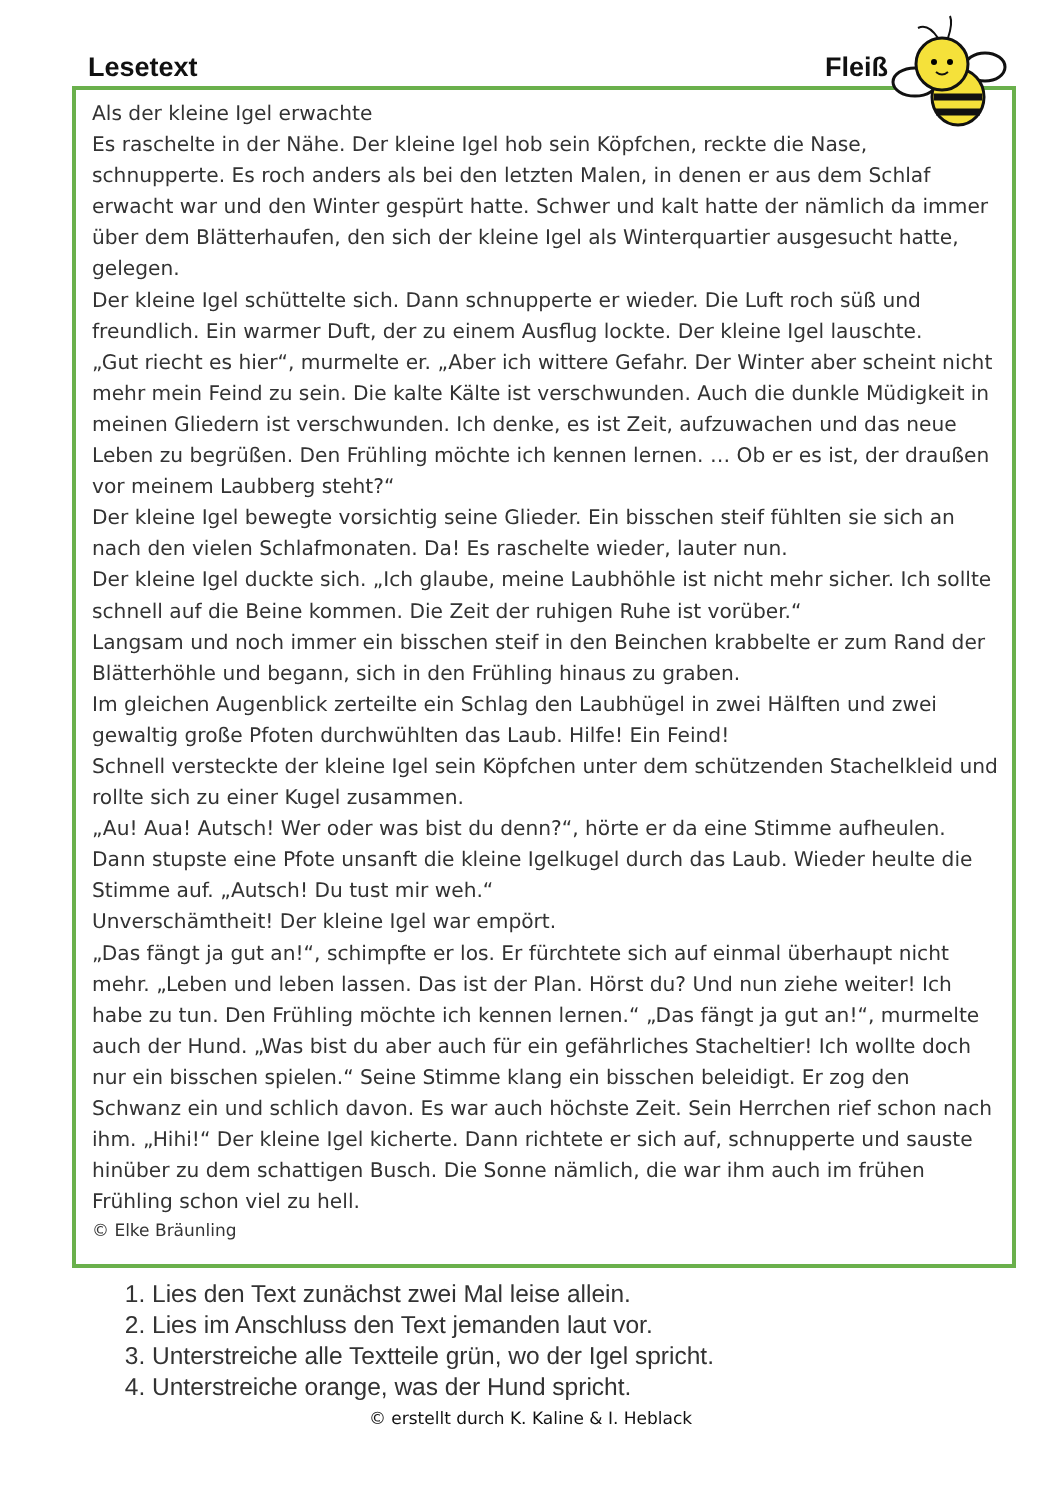Lesetext Fleiß
Als der kleine Igel erwachte
Es raschelte in der Nähe. Der kleine Igel hob sein Köpfchen, reckte die Nase, schnupperte. Es roch anders als bei den letzten Malen, in denen er aus dem Schlaf erwacht war und den Winter gespürt hatte. Schwer und kalt hatte der nämlich da immer über dem Blätterhaufen, den sich der kleine Igel als Winterquartier ausgesucht hatte, gelegen.
Der kleine Igel schüttelte sich. Dann schnupperte er wieder. Die Luft roch süß und freundlich. Ein warmer Duft, der zu einem Ausflug lockte. Der kleine Igel lauschte.
„Gut riecht es hier“, murmelte er. „Aber ich wittere Gefahr. Der Winter aber scheint nicht mehr mein Feind zu sein. Die kalte Kälte ist verschwunden. Auch die dunkle Müdigkeit in meinen Gliedern ist verschwunden. Ich denke, es ist Zeit, aufzuwachen und das neue Leben zu begrüßen. Den Frühling möchte ich kennen lernen. … Ob er es ist, der draußen vor meinem Laubberg steht?“
Der kleine Igel bewegte vorsichtig seine Glieder. Ein bisschen steif fühlten sie sich an nach den vielen Schlafmonaten. Da! Es raschelte wieder, lauter nun.
Der kleine Igel duckte sich. „Ich glaube, meine Laubhöhle ist nicht mehr sicher. Ich sollte schnell auf die Beine kommen. Die Zeit der ruhigen Ruhe ist vorüber.“
Langsam und noch immer ein bisschen steif in den Beinchen krabbelte er zum Rand der Blätterhöhle und begann, sich in den Frühling hinaus zu graben.
Im gleichen Augenblick zerteilte ein Schlag den Laubhügel in zwei Hälften und zwei gewaltig große Pfoten durchwühlten das Laub. Hilfe! Ein Feind!
Schnell versteckte der kleine Igel sein Köpfchen unter dem schützenden Stachelkleid und rollte sich zu einer Kugel zusammen.
„Au! Aua! Autsch! Wer oder was bist du denn?“, hörte er da eine Stimme aufheulen. Dann stupste eine Pfote unsanft die kleine Igelkugel durch das Laub. Wieder heulte die Stimme auf. „Autsch! Du tust mir weh.“
Unverschämtheit! Der kleine Igel war empört.
„Das fängt ja gut an!“, schimpfte er los. Er fürchtete sich auf einmal überhaupt nicht mehr. „Leben und leben lassen. Das ist der Plan. Hörst du? Und nun ziehe weiter! Ich habe zu tun. Den Frühling möchte ich kennen lernen.“ „Das fängt ja gut an!“, murmelte auch der Hund. „Was bist du aber auch für ein gefährliches Stacheltier! Ich wollte doch nur ein bisschen spielen.“ Seine Stimme klang ein bisschen beleidigt. Er zog den Schwanz ein und schlich davon. Es war auch höchste Zeit. Sein Herrchen rief schon nach ihm. „Hihi!“ Der kleine Igel kicherte. Dann richtete er sich auf, schnupperte und sauste hinüber zu dem schattigen Busch. Die Sonne nämlich, die war ihm auch im frühen Frühling schon viel zu hell.
© Elke Bräunling
1. Lies den Text zunächst zwei Mal leise allein.
2. Lies im Anschluss den Text jemanden laut vor.
3. Unterstreiche alle Textteile grün, wo der Igel spricht.
4. Unterstreiche orange, was der Hund spricht.
© erstellt durch K. Kaline & I. Heblack